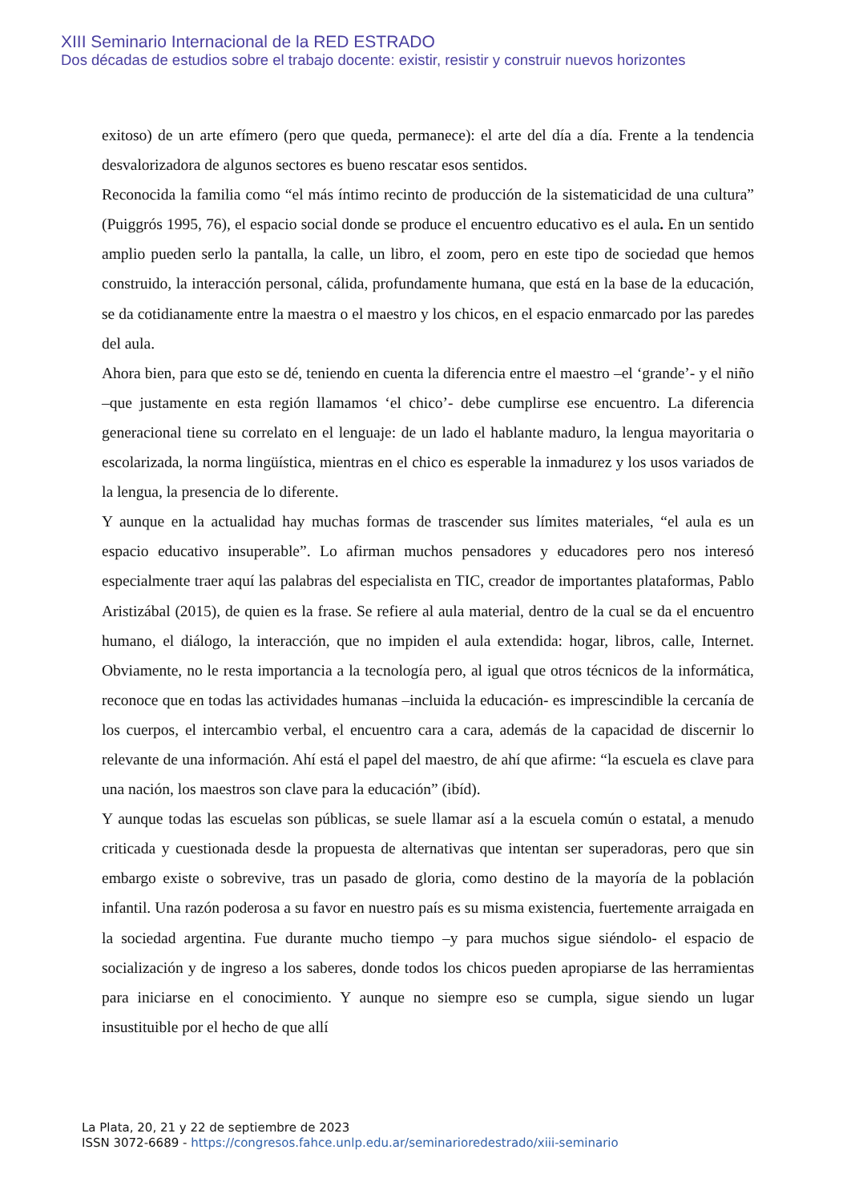XIII Seminario Internacional de la RED ESTRADO
Dos décadas de estudios sobre el trabajo docente: existir, resistir y construir nuevos horizontes
exitoso) de un arte efímero (pero que queda, permanece): el arte del día a día. Frente a la tendencia desvalorizadora de algunos sectores es bueno rescatar esos sentidos.
Reconocida la familia como “el más íntimo recinto de producción de la sistematicidad de una cultura” (Puiggrós 1995, 76), el espacio social donde se produce el encuentro educativo es el aula. En un sentido amplio pueden serlo la pantalla, la calle, un libro, el zoom, pero en este tipo de sociedad que hemos construido, la interacción personal, cálida, profundamente humana, que está en la base de la educación, se da cotidianamente entre la maestra o el maestro y los chicos, en el espacio enmarcado por las paredes del aula.
Ahora bien, para que esto se dé, teniendo en cuenta la diferencia entre el maestro –el ‘grande’- y el niño –que justamente en esta región llamamos ‘el chico’- debe cumplirse ese encuentro. La diferencia generacional tiene su correlato en el lenguaje: de un lado el hablante maduro, la lengua mayoritaria o escolarizada, la norma lingüística, mientras en el chico es esperable la inmadurez y los usos variados de la lengua, la presencia de lo diferente.
Y aunque en la actualidad hay muchas formas de trascender sus límites materiales, “el aula es un espacio educativo insuperable”. Lo afirman muchos pensadores y educadores pero nos interesó especialmente traer aquí las palabras del especialista en TIC, creador de importantes plataformas, Pablo Aristizábal (2015), de quien es la frase. Se refiere al aula material, dentro de la cual se da el encuentro humano, el diálogo, la interacción, que no impiden el aula extendida: hogar, libros, calle, Internet. Obviamente, no le resta importancia a la tecnología pero, al igual que otros técnicos de la informática, reconoce que en todas las actividades humanas –incluida la educación- es imprescindible la cercanía de los cuerpos, el intercambio verbal, el encuentro cara a cara, además de la capacidad de discernir lo relevante de una información. Ahí está el papel del maestro, de ahí que afirme: “la escuela es clave para una nación, los maestros son clave para la educación” (ibíd).
Y aunque todas las escuelas son públicas, se suele llamar así a la escuela común o estatal, a menudo criticada y cuestionada desde la propuesta de alternativas que intentan ser superadoras, pero que sin embargo existe o sobrevive, tras un pasado de gloria, como destino de la mayoría de la población infantil. Una razón poderosa a su favor en nuestro país es su misma existencia, fuertemente arraigada en la sociedad argentina. Fue durante mucho tiempo –y para muchos sigue siéndolo- el espacio de socialización y de ingreso a los saberes, donde todos los chicos pueden apropiarse de las herramientas para iniciarse en el conocimiento. Y aunque no siempre eso se cumpla, sigue siendo un lugar insustituible por el hecho de que allí
La Plata, 20, 21 y 22 de septiembre de 2023
ISSN 3072-6689 - https://congresos.fahce.unlp.edu.ar/seminarioredestrado/xiii-seminario